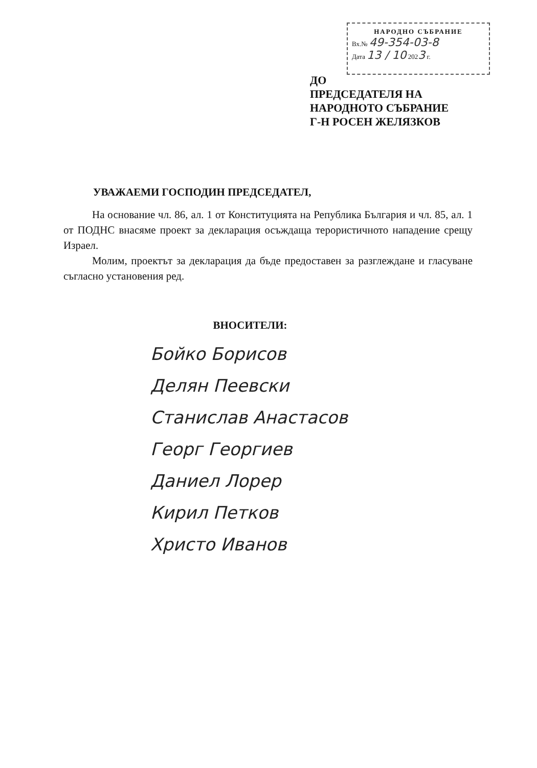НАРОДНО СЪБРАНИЕ
Вх.№ 49-354-03-8
Дата 13 / 10 2023 г.
ДО
ПРЕДСЕДАТЕЛЯ НА
НАРОДНОТО СЪБРАНИЕ
Г-Н РОСЕН ЖЕЛЯЗКОВ
УВАЖАЕМИ ГОСПОДИН ПРЕДСЕДАТЕЛ,
На основание чл. 86, ал. 1 от Конституцията на Република България и чл. 85, ал. 1 от ПОДНС внасяме проект за декларация осъждаща терористичното нападение срещу Израел.
Молим, проектът за декларация да бъде предоставен за разглеждане и гласуване съгласно установения ред.
ВНОСИТЕЛИ:
Бойко Борисов
Делян Пеевски
Станислав Анастасов
Георг Георгиев
Даниел Лорер
Кирил Петков
Христо Иванов